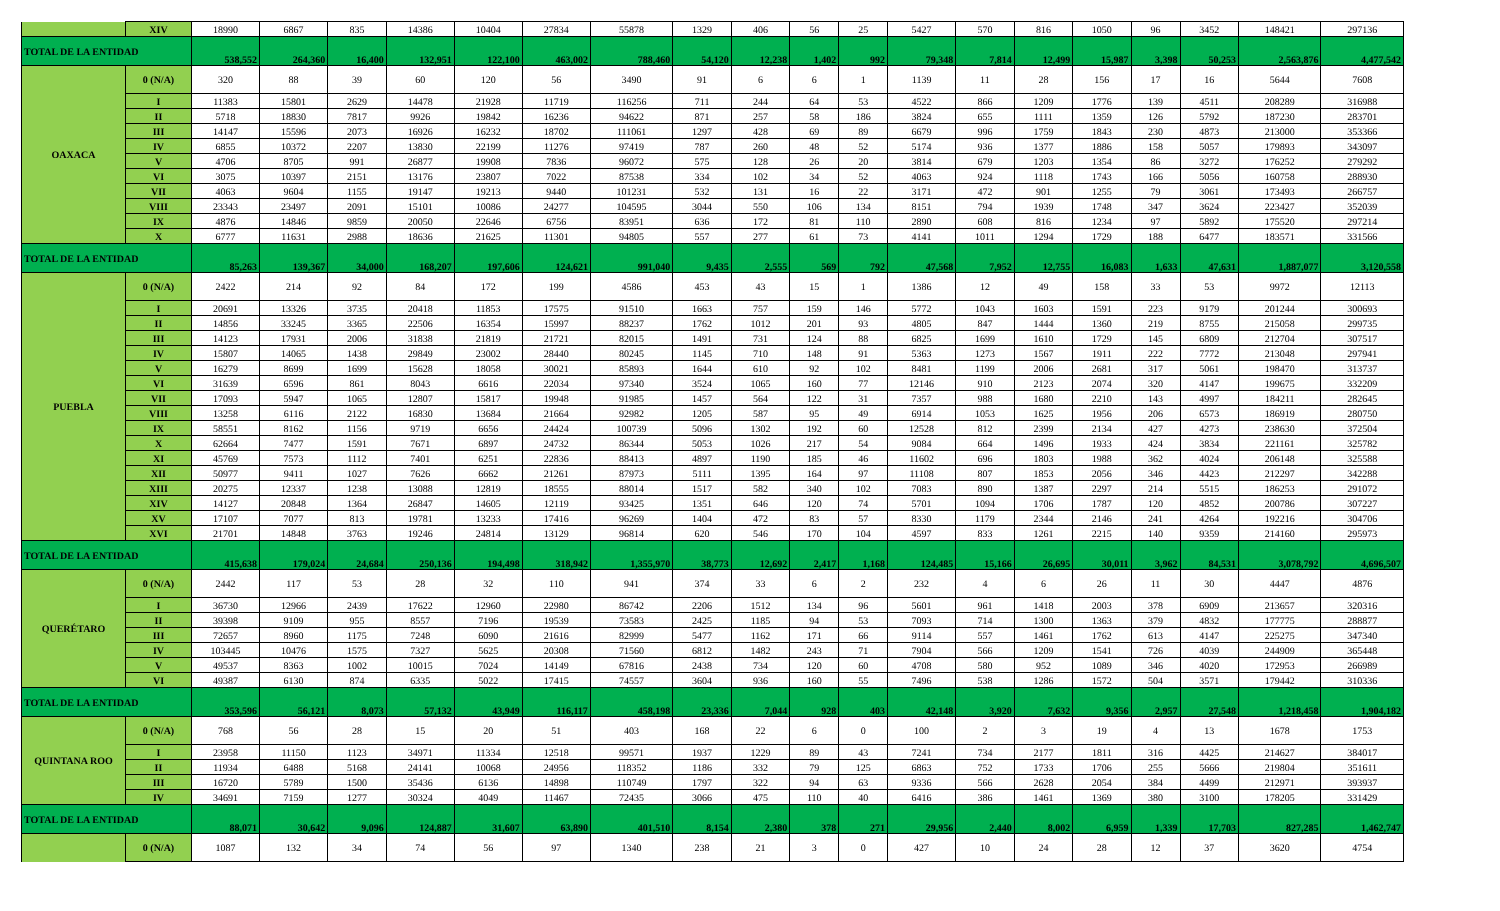| | XIV | 18990 | 6867 | 835 | 14386 | 10404 | 27834 | 55878 | 1329 | 406 | 56 | 25 | 5427 | 570 | 816 | 1050 | 96 | 3452 | 148421 | 297136 |
| TOTAL DE LA ENTIDAD | | 538,552 | 264,360 | 16,400 | 132,951 | 122,100 | 463,002 | 788,460 | 54,120 | 12,238 | 1,402 | 992 | 79,348 | 7,814 | 12,499 | 15,987 | 3,398 | 50,253 | 2,563,876 | 4,477,542 |
| OAXACA | 0 (N/A) | 320 | 88 | 39 | 60 | 120 | 56 | 3490 | 91 | 6 | 6 | 1 | 1139 | 11 | 28 | 156 | 17 | 16 | 5644 | 7608 |
| | I | 11383 | 15801 | 2629 | 14478 | 21928 | 11719 | 116256 | 711 | 244 | 64 | 53 | 4522 | 866 | 1209 | 1776 | 139 | 4511 | 208289 | 316988 |
| | II | 5718 | 18830 | 7817 | 9926 | 19842 | 16236 | 94622 | 871 | 257 | 58 | 186 | 3824 | 655 | 1111 | 1359 | 126 | 5792 | 187230 | 283701 |
| | III | 14147 | 15596 | 2073 | 16926 | 16232 | 18702 | 111061 | 1297 | 428 | 69 | 89 | 6679 | 996 | 1759 | 1843 | 230 | 4873 | 213000 | 353366 |
| | IV | 6855 | 10372 | 2207 | 13830 | 22199 | 11276 | 97419 | 787 | 260 | 48 | 52 | 5174 | 936 | 1377 | 1886 | 158 | 5057 | 179893 | 343097 |
| | V | 4706 | 8705 | 991 | 26877 | 19908 | 7836 | 96072 | 575 | 128 | 26 | 20 | 3814 | 679 | 1203 | 1354 | 86 | 3272 | 176252 | 279292 |
| | VI | 3075 | 10397 | 2151 | 13176 | 23807 | 7022 | 87538 | 334 | 102 | 34 | 52 | 4063 | 924 | 1118 | 1743 | 166 | 5056 | 160758 | 288930 |
| | VII | 4063 | 9604 | 1155 | 19147 | 19213 | 9440 | 101231 | 532 | 131 | 16 | 22 | 3171 | 472 | 901 | 1255 | 79 | 3061 | 173493 | 266757 |
| | VIII | 23343 | 23497 | 2091 | 15101 | 10086 | 24277 | 104595 | 3044 | 550 | 106 | 134 | 8151 | 794 | 1939 | 1748 | 347 | 3624 | 223427 | 352039 |
| | IX | 4876 | 14846 | 9859 | 20050 | 22646 | 6756 | 83951 | 636 | 172 | 81 | 110 | 2890 | 608 | 816 | 1234 | 97 | 5892 | 175520 | 297214 |
| | X | 6777 | 11631 | 2988 | 18636 | 21625 | 11301 | 94805 | 557 | 277 | 61 | 73 | 4141 | 1011 | 1294 | 1729 | 188 | 6477 | 183571 | 331566 |
| TOTAL DE LA ENTIDAD | | 85,263 | 139,367 | 34,000 | 168,207 | 197,606 | 124,621 | 991,040 | 9,435 | 2,555 | 569 | 792 | 47,568 | 7,952 | 12,755 | 16,083 | 1,633 | 47,631 | 1,887,077 | 3,120,558 |
| PUEBLA | 0 (N/A) | 2422 | 214 | 92 | 84 | 172 | 199 | 4586 | 453 | 43 | 15 | 1 | 1386 | 12 | 49 | 158 | 33 | 53 | 9972 | 12113 |
| | I | 20691 | 13326 | 3735 | 20418 | 11853 | 17575 | 91510 | 1663 | 757 | 159 | 146 | 5772 | 1043 | 1603 | 1591 | 223 | 9179 | 201244 | 300693 |
| | II | 14856 | 33245 | 3365 | 22506 | 16354 | 15997 | 88237 | 1762 | 1012 | 201 | 93 | 4805 | 847 | 1444 | 1360 | 219 | 8755 | 215058 | 299735 |
| | III | 14123 | 17931 | 2006 | 31838 | 21819 | 21721 | 82015 | 1491 | 731 | 124 | 88 | 6825 | 1699 | 1610 | 1729 | 145 | 6809 | 212704 | 307517 |
| | IV | 15807 | 14065 | 1438 | 29849 | 23002 | 28440 | 80245 | 1145 | 710 | 148 | 91 | 5363 | 1273 | 1567 | 1911 | 222 | 7772 | 213048 | 297941 |
| | V | 16279 | 8699 | 1699 | 15628 | 18058 | 30021 | 85893 | 1644 | 610 | 92 | 102 | 8481 | 1199 | 2006 | 2681 | 317 | 5061 | 198470 | 313737 |
| | VI | 31639 | 6596 | 861 | 8043 | 6616 | 22034 | 97340 | 3524 | 1065 | 160 | 77 | 12146 | 910 | 2123 | 2074 | 320 | 4147 | 199675 | 332209 |
| | VII | 17093 | 5947 | 1065 | 12807 | 15817 | 19948 | 91985 | 1457 | 564 | 122 | 31 | 7357 | 988 | 1680 | 2210 | 143 | 4997 | 184211 | 282645 |
| | VIII | 13258 | 6116 | 2122 | 16830 | 13684 | 21664 | 92982 | 1205 | 587 | 95 | 49 | 6914 | 1053 | 1625 | 1956 | 206 | 6573 | 186919 | 280750 |
| | IX | 58551 | 8162 | 1156 | 9719 | 6656 | 24424 | 100739 | 5096 | 1302 | 192 | 60 | 12528 | 812 | 2399 | 2134 | 427 | 4273 | 238630 | 372504 |
| | X | 62664 | 7477 | 1591 | 7671 | 6897 | 24732 | 86344 | 5053 | 1026 | 217 | 54 | 9084 | 664 | 1496 | 1933 | 424 | 3834 | 221161 | 325782 |
| | XI | 45769 | 7573 | 1112 | 7401 | 6251 | 22836 | 88413 | 4897 | 1190 | 185 | 46 | 11602 | 696 | 1803 | 1988 | 362 | 4024 | 206148 | 325588 |
| | XII | 50977 | 9411 | 1027 | 7626 | 6662 | 21261 | 87973 | 5111 | 1395 | 164 | 97 | 11108 | 807 | 1853 | 2056 | 346 | 4423 | 212297 | 342288 |
| | XIII | 20275 | 12337 | 1238 | 13088 | 12819 | 18555 | 88014 | 1517 | 582 | 340 | 102 | 7083 | 890 | 1387 | 2297 | 214 | 5515 | 186253 | 291072 |
| | XIV | 14127 | 20848 | 1364 | 26847 | 14605 | 12119 | 93425 | 1351 | 646 | 120 | 74 | 5701 | 1094 | 1706 | 1787 | 120 | 4852 | 200786 | 307227 |
| | XV | 17107 | 7077 | 813 | 19781 | 13233 | 17416 | 96269 | 1404 | 472 | 83 | 57 | 8330 | 1179 | 2344 | 2146 | 241 | 4264 | 192216 | 304706 |
| | XVI | 21701 | 14848 | 3763 | 19246 | 24814 | 13129 | 96814 | 620 | 546 | 170 | 104 | 4597 | 833 | 1261 | 2215 | 140 | 9359 | 214160 | 295973 |
| TOTAL DE LA ENTIDAD | | 415,638 | 179,024 | 24,684 | 250,136 | 194,498 | 318,942 | 1,355,970 | 38,773 | 12,692 | 2,417 | 1,168 | 124,485 | 15,166 | 26,695 | 30,011 | 3,962 | 84,531 | 3,078,792 | 4,696,507 |
| QUERÉTARO | 0 (N/A) | 2442 | 117 | 53 | 28 | 32 | 110 | 941 | 374 | 33 | 6 | 2 | 232 | 4 | 6 | 26 | 11 | 30 | 4447 | 4876 |
| | I | 36730 | 12966 | 2439 | 17622 | 12960 | 22980 | 86742 | 2206 | 1512 | 134 | 96 | 5601 | 961 | 1418 | 2003 | 378 | 6909 | 213657 | 320316 |
| | II | 39398 | 9109 | 955 | 8557 | 7196 | 19539 | 73583 | 2425 | 1185 | 94 | 53 | 7093 | 714 | 1300 | 1363 | 379 | 4832 | 177775 | 288877 |
| | III | 72657 | 8960 | 1175 | 7248 | 6090 | 21616 | 82999 | 5477 | 1162 | 171 | 66 | 9114 | 557 | 1461 | 1762 | 613 | 4147 | 225275 | 347340 |
| | IV | 103445 | 10476 | 1575 | 7327 | 5625 | 20308 | 71560 | 6812 | 1482 | 243 | 71 | 7904 | 566 | 1209 | 1541 | 726 | 4039 | 244909 | 365448 |
| | V | 49537 | 8363 | 1002 | 10015 | 7024 | 14149 | 67816 | 2438 | 734 | 120 | 60 | 4708 | 580 | 952 | 1089 | 346 | 4020 | 172953 | 266989 |
| | VI | 49387 | 6130 | 874 | 6335 | 5022 | 17415 | 74557 | 3604 | 936 | 160 | 55 | 7496 | 538 | 1286 | 1572 | 504 | 3571 | 179442 | 310336 |
| TOTAL DE LA ENTIDAD | | 353,596 | 56,121 | 8,073 | 57,132 | 43,949 | 116,117 | 458,198 | 23,336 | 7,044 | 928 | 403 | 42,148 | 3,920 | 7,632 | 9,356 | 2,957 | 27,548 | 1,218,458 | 1,904,182 |
| QUINTANA ROO | 0 (N/A) | 768 | 56 | 28 | 15 | 20 | 51 | 403 | 168 | 22 | 6 | 0 | 100 | 2 | 3 | 19 | 4 | 13 | 1678 | 1753 |
| | I | 23958 | 11150 | 1123 | 34971 | 11334 | 12518 | 99571 | 1937 | 1229 | 89 | 43 | 7241 | 734 | 2177 | 1811 | 316 | 4425 | 214627 | 384017 |
| | II | 11934 | 6488 | 5168 | 24141 | 10068 | 24956 | 118352 | 1186 | 332 | 79 | 125 | 6863 | 752 | 1733 | 1706 | 255 | 5666 | 219804 | 351611 |
| | III | 16720 | 5789 | 1500 | 35436 | 6136 | 14898 | 110749 | 1797 | 322 | 94 | 63 | 9336 | 566 | 2628 | 2054 | 384 | 4499 | 212971 | 393937 |
| | IV | 34691 | 7159 | 1277 | 30324 | 4049 | 11467 | 72435 | 3066 | 475 | 110 | 40 | 6416 | 386 | 1461 | 1369 | 380 | 3100 | 178205 | 331429 |
| TOTAL DE LA ENTIDAD | | 88,071 | 30,642 | 9,096 | 124,887 | 31,607 | 63,890 | 401,510 | 8,154 | 2,380 | 378 | 271 | 29,956 | 2,440 | 8,002 | 6,959 | 1,339 | 17,703 | 827,285 | 1,462,747 |
| | 0 (N/A) | 1087 | 132 | 34 | 74 | 56 | 97 | 1340 | 238 | 21 | 3 | 0 | 427 | 10 | 24 | 28 | 12 | 37 | 3620 | 4754 |